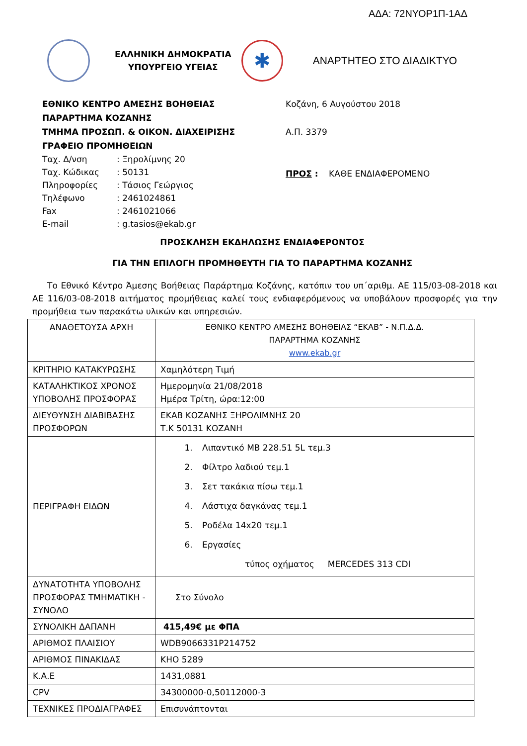ΑΔΑ: 72ΝΥΟΡ1Π-1ΑΔ
ΕΛΛΗΝΙΚΗ ΔΗΜΟΚΡΑΤΙΑ
ΥΠΟΥΡΓΕΙΟ ΥΓΕΙΑΣ
✱
ΑΝΑΡΤΗΤΕΟ ΣΤΟ ΔΙΑΔΙΚΤΥΟ
ΕΘΝΙΚΟ ΚΕΝΤΡΟ ΑΜΕΣΗΣ ΒΟΗΘΕΙΑΣ
ΠΑΡΑΡΤΗΜΑ ΚΟΖΑΝΗΣ
ΤΜΗΜΑ ΠΡΟΣΩΠ. & ΟΙΚΟΝ. ΔΙΑΧΕΙΡΙΣΗΣ
ΓΡΑΦΕΙΟ ΠΡΟΜΗΘΕΙΩΝ
Ταχ. Δ/νση : Ξηρολίμνης 20
Ταχ. Κώδικας : 50131
Πληροφορίες : Τάσιος Γεώργιος
Τηλέφωνο : 2461024861
Fax : 2461021066
E-mail : g.tasios@ekab.gr
Κοζάνη, 6 Αυγούστου 2018
Α.Π. 3379
ΠΡΟΣ : ΚΑΘΕ ΕΝΔΙΑΦΕΡΟΜΕΝΟ
ΠΡΟΣΚΛΗΣΗ ΕΚΔΗΛΩΣΗΣ ΕΝΔΙΑΦΕΡΟΝΤΟΣ
ΓΙΑ ΤΗΝ ΕΠΙΛΟΓΗ ΠΡΟΜΗΘΕΥΤΗ ΓΙΑ ΤΟ ΠΑΡΑΡΤΗΜΑ ΚΟΖΑΝΗΣ
Το Εθνικό Κέντρο Άμεσης Βοήθειας Παράρτημα Κοζάνης, κατόπιν του υπ΄αριθμ. ΑΕ 115/03-08-2018 και ΑΕ 116/03-08-2018 αιτήματος προμήθειας καλεί τους ενδιαφερόμενους να υποβάλουν προσφορές για την προμήθεια των παρακάτω υλικών και υπηρεσιών.
| ΑΝΑΘΕΤΟΥΣΑ ΑΡΧΗ | ΕΘΝΙΚΟ ΚΕΝΤΡΟ ΑΜΕΣΗΣ ΒΟΗΘΕΙΑΣ “ΕΚΑΒ” - Ν.Π.Δ.Δ. ΠΑΡΑΡΤΗΜΑ ΚΟΖΑΝΗΣ www.ekab.gr |
| ΚΡΙΤΗΡΙΟ ΚΑΤΑΚΥΡΩΣΗΣ | Χαμηλότερη Τιμή |
| ΚΑΤΑΛΗΚΤΙΚΟΣ ΧΡΟΝΟΣ ΥΠΟΒΟΛΗΣ ΠΡΟΣΦΟΡΑΣ | Ημερομηνία 21/08/2018 Ημέρα Τρίτη, ώρα:12:00 |
| ΔΙΕΥΘΥΝΣΗ ΔΙΑΒΙΒΑΣΗΣ ΠΡΟΣΦΟΡΩΝ | ΕΚΑΒ ΚΟΖΑΝΗΣ ΞΗΡΟΛΙΜΝΗΣ 20 Τ.Κ 50131 ΚΟΖΑΝΗ |
| ΠΕΡΙΓΡΑΦΗ ΕΙΔΩΝ | 1. Λιπαντικό ΜΒ 228.51 5L τεμ.3 2. Φίλτρο λαδιού τεμ.1 3. Σετ τακάκια πίσω τεμ.1 4. Λάστιχα δαγκάνας τεμ.1 5. Ροδέλα 14x20 τεμ.1 6. Εργασίες τύπος οχήματος MERCEDES 313 CDI |
| ΔΥΝΑΤΟΤΗΤΑ ΥΠΟΒΟΛΗΣ ΠΡΟΣΦΟΡΑΣ ΤΜΗΜΑΤΙΚΗ - ΣΥΝΟΛΟ | Στο Σύνολο |
| ΣΥΝΟΛΙΚΗ ΔΑΠΑΝΗ | 415,49€ με ΦΠΑ |
| ΑΡΙΘΜΟΣ ΠΛΑΙΣΙΟΥ | WDB9066331P214752 |
| ΑΡΙΘΜΟΣ ΠΙΝΑΚΙΔΑΣ | ΚΗΟ 5289 |
| Κ.Α.Ε | 1431,0881 |
| CPV | 34300000-0,50112000-3 |
| ΤΕΧΝΙΚΕΣ ΠΡΟΔΙΑΓΡΑΦΕΣ | Επισυνάπτονται |